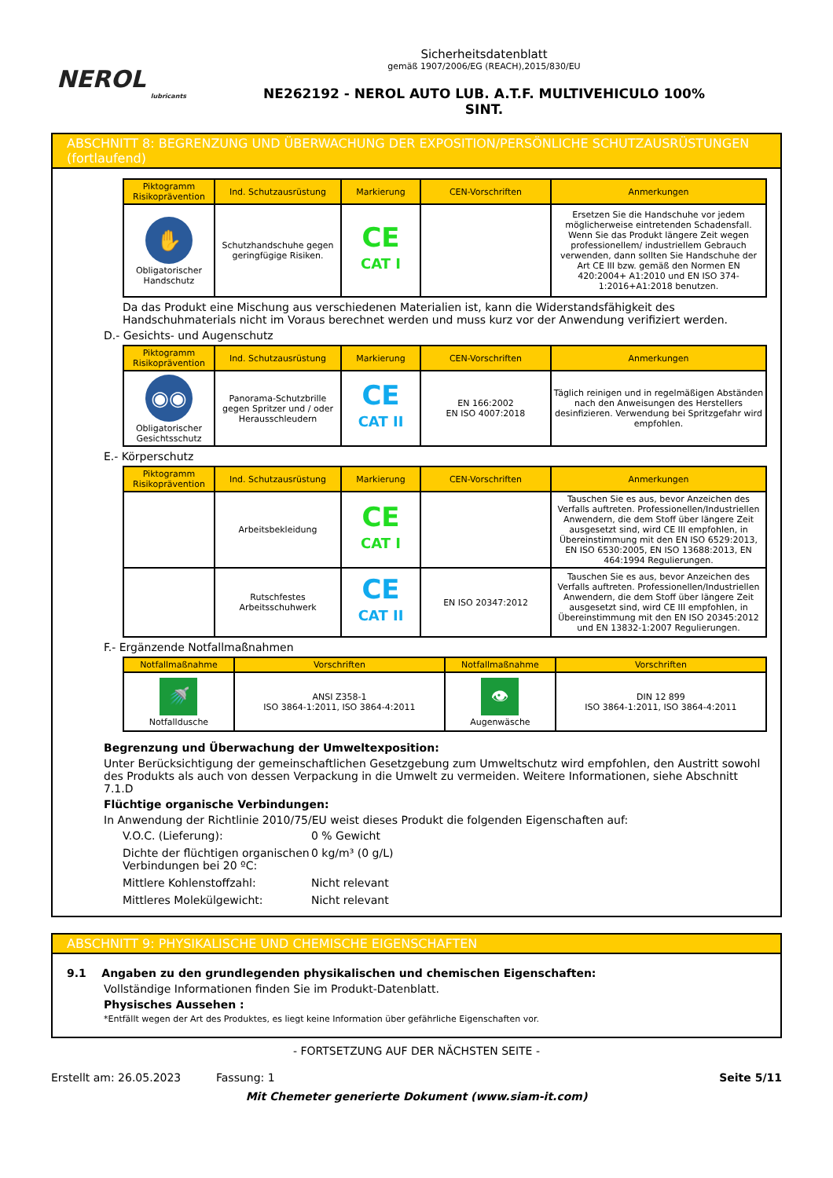NEROL
lubricants
Sicherheitsdatenblatt
gemäß 1907/2006/EG (REACH),2015/830/EU
NE262192 - NEROL AUTO LUB. A.T.F. MULTIVEHICULO 100%
SINT.
ABSCHNITT 8: BEGRENZUNG UND ÜBERWACHUNG DER EXPOSITION/PERSÖNLICHE SCHUTZAUSRÜSTUNGEN (fortlaufend)
| Piktogramm Risikoprävention | Ind. Schutzausrüstung | Markierung | CEN-Vorschriften | Anmerkungen |
| --- | --- | --- | --- | --- |
| ✋ Obligatorischer Handschutz | Schutzhandschuhe gegen geringfügige Risiken. | CE CAT I | | Ersetzen Sie die Handschuhe vor jedem möglicherweise eintretenden Schadensfall. Wenn Sie das Produkt längere Zeit wegen professionellem/ industriellem Gebrauch verwenden, dann sollten Sie Handschuhe der Art CE III bzw. gemäß den Normen EN 420:2004+ A1:2010 und EN ISO 374-1:2016+A1:2018 benutzen. |
Da das Produkt eine Mischung aus verschiedenen Materialien ist, kann die Widerstandsfähigkeit des Handschuhmaterials nicht im Voraus berechnet werden und muss kurz vor der Anwendung verifiziert werden.
D.- Gesichts- und Augenschutz
| Piktogramm Risikoprävention | Ind. Schutzausrüstung | Markierung | CEN-Vorschriften | Anmerkungen |
| --- | --- | --- | --- | --- |
| ◉◉ Obligatorischer Gesichtsschutz | Panorama-Schutzbrille gegen Spritzer und / oder Herausschleudern | CE CAT II | EN 166:2002 EN ISO 4007:2018 | Täglich reinigen und in regelmäßigen Abständen nach den Anweisungen des Herstellers desinfizieren. Verwendung bei Spritzgefahr wird empfohlen. |
E.- Körperschutz
| Piktogramm Risikoprävention | Ind. Schutzausrüstung | Markierung | CEN-Vorschriften | Anmerkungen |
| --- | --- | --- | --- | --- |
| | Arbeitsbekleidung | CE CAT I | | Tauschen Sie es aus, bevor Anzeichen des Verfalls auftreten. Professionellen/Industriellen Anwendern, die dem Stoff über längere Zeit ausgesetzt sind, wird CE III empfohlen, in Übereinstimmung mit den EN ISO 6529:2013, EN ISO 6530:2005, EN ISO 13688:2013, EN 464:1994 Regulierungen. |
| | Rutschfestes Arbeitsschuhwerk | CE CAT II | EN ISO 20347:2012 | Tauschen Sie es aus, bevor Anzeichen des Verfalls auftreten. Professionellen/Industriellen Anwendern, die dem Stoff über längere Zeit ausgesetzt sind, wird CE III empfohlen, in Übereinstimmung mit den EN ISO 20345:2012 und EN 13832-1:2007 Regulierungen. |
F.- Ergänzende Notfallmaßnahmen
| Notfallmaßnahme | Vorschriften | Notfallmaßnahme | Vorschriften |
| --- | --- | --- | --- |
| 🚿 Notfalldusche | ANSI Z358-1 ISO 3864-1:2011, ISO 3864-4:2011 | 👁 Augenwäsche | DIN 12 899 ISO 3864-1:2011, ISO 3864-4:2011 |
Begrenzung und Überwachung der Umweltexposition:
Unter Berücksichtigung der gemeinschaftlichen Gesetzgebung zum Umweltschutz wird empfohlen, den Austritt sowohl des Produkts als auch von dessen Verpackung in die Umwelt zu vermeiden. Weitere Informationen, siehe Abschnitt 7.1.D
Flüchtige organische Verbindungen:
In Anwendung der Richtlinie 2010/75/EU weist dieses Produkt die folgenden Eigenschaften auf:
V.O.C. (Lieferung):
0 % Gewicht
Dichte der flüchtigen organischen Verbindungen bei 20 ºC:
0 kg/m³ (0 g/L)
Mittlere Kohlenstoffzahl:
Nicht relevant
Mittleres Molekülgewicht:
Nicht relevant
ABSCHNITT 9: PHYSIKALISCHE UND CHEMISCHE EIGENSCHAFTEN
9.1 Angaben zu den grundlegenden physikalischen und chemischen Eigenschaften:
Vollständige Informationen finden Sie im Produkt-Datenblatt.
Physisches Aussehen :
*Entfällt wegen der Art des Produktes, es liegt keine Information über gefährliche Eigenschaften vor.
- FORTSETZUNG AUF DER NÄCHSTEN SEITE -
Erstellt am: 26.05.2023 Fassung: 1 Seite 5/11
Mit Chemeter generierte Dokument (www.siam-it.com)